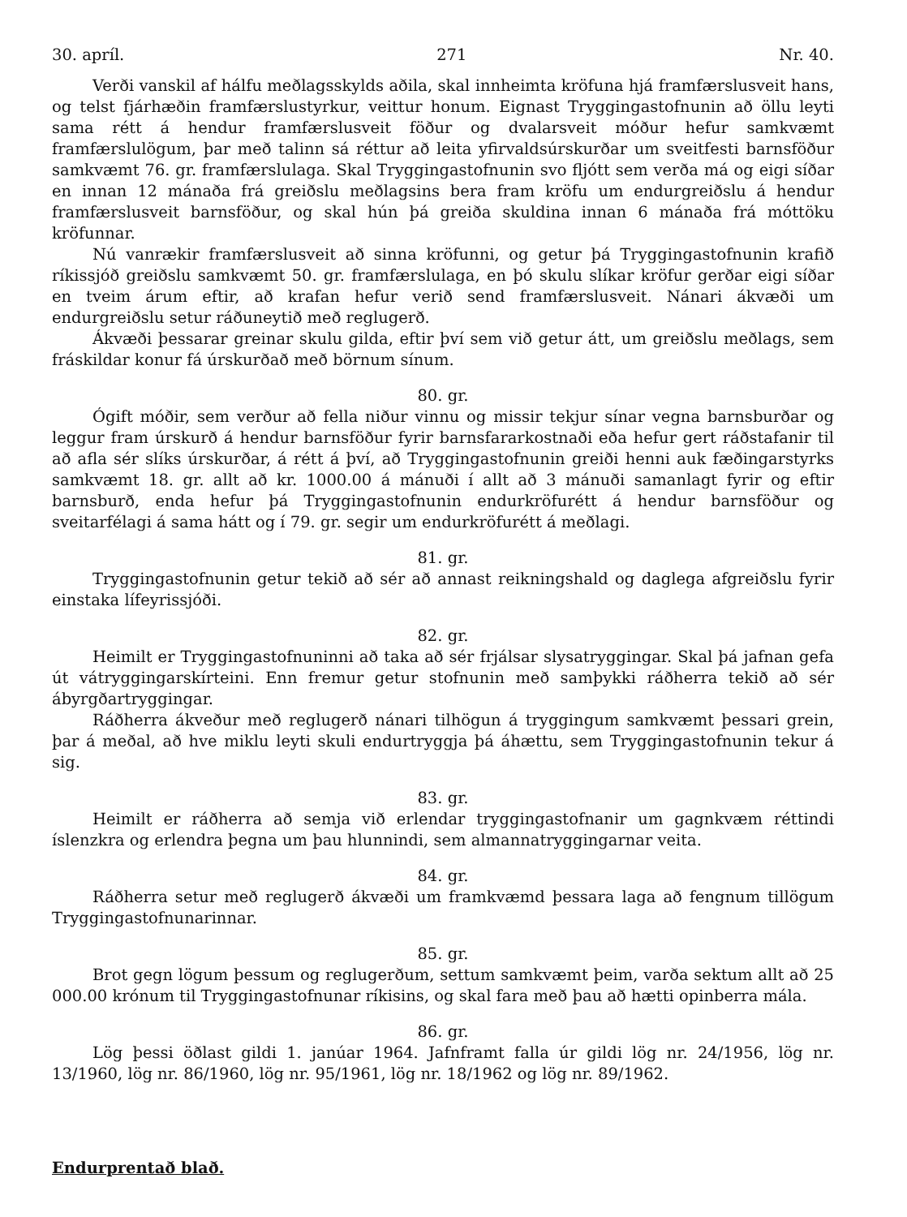30. apríl. 271 Nr. 40.
Verði vanskil af hálfu meðlagsskylds aðila, skal innheimta kröfuna hjá framfærslusveit hans, og telst fjárhæðin framfærslustyrkur, veittur honum. Eignast Tryggingastofnunin að öllu leyti sama rétt á hendur framfærslusveit föður og dvalarsveit móður hefur samkvæmt framfærslulögum, þar með talinn sá réttur að leita yfirvaldsúrskurðar um sveitfesti barnsföður samkvæmt 76. gr. framfærslulaga. Skal Tryggingastofnunin svo fljótt sem verða má og eigi síðar en innan 12 mánaða frá greiðslu meðlagsins bera fram kröfu um endurgreiðslu á hendur framfærslusveit barnsföður, og skal hún þá greiða skuldina innan 6 mánaða frá móttöku kröfunnar.
Nú vanrækir framfærslusveit að sinna kröfunni, og getur þá Tryggingastofnunin krafið ríkissjóð greiðslu samkvæmt 50. gr. framfærslulaga, en þó skulu slíkar kröfur gerðar eigi síðar en tveim árum eftir, að krafan hefur verið send framfærslusveit. Nánari ákvæði um endurgreiðslu setur ráðuneytið með reglugerð.
Ákvæði þessarar greinar skulu gilda, eftir því sem við getur átt, um greiðslu meðlags, sem fráskildar konur fá úrskurðað með börnum sínum.
80. gr.
Ógift móðir, sem verður að fella niður vinnu og missir tekjur sínar vegna barnsburðar og leggur fram úrskurð á hendur barnsföður fyrir barnsfararkostnaði eða hefur gert ráðstafanir til að afla sér slíks úrskurðar, á rétt á því, að Tryggingastofnunin greiði henni auk fæðingarstyrks samkvæmt 18. gr. allt að kr. 1000.00 á mánuði í allt að 3 mánuði samanlagt fyrir og eftir barnsburð, enda hefur þá Tryggingastofnunin endurkröfurétt á hendur barnsföður og sveitarfélagi á sama hátt og í 79. gr. segir um endurkröfurétt á meðlagi.
81. gr.
Tryggingastofnunin getur tekið að sér að annast reikningshald og daglega afgreiðslu fyrir einstaka lífeyrissjóði.
82. gr.
Heimilt er Tryggingastofnuninni að taka að sér frjálsar slysatryggingar. Skal þá jafnan gefa út vátryggingarskírteini. Enn fremur getur stofnunin með samþykki ráðherra tekið að sér ábyrgðartryggingar.
Ráðherra ákveður með reglugerð nánari tilhögun á tryggingum samkvæmt þessari grein, þar á meðal, að hve miklu leyti skuli endurtryggja þá áhættu, sem Tryggingastofnunin tekur á sig.
83. gr.
Heimilt er ráðherra að semja við erlendar tryggingastofnanir um gagnkvæm réttindi íslenzkra og erlendra þegna um þau hlunnindi, sem almannatryggingarnar veita.
84. gr.
Ráðherra setur með reglugerð ákvæði um framkvæmd þessara laga að fengnum tillögum Tryggingastofnunarinnar.
85. gr.
Brot gegn lögum þessum og reglugerðum, settum samkvæmt þeim, varða sektum allt að 25 000.00 krónum til Tryggingastofnunar ríkisins, og skal fara með þau að hætti opinberra mála.
86. gr.
Lög þessi öðlast gildi 1. janúar 1964. Jafnframt falla úr gildi lög nr. 24/1956, lög nr. 13/1960, lög nr. 86/1960, lög nr. 95/1961, lög nr. 18/1962 og lög nr. 89/1962.
Endurprentað blað.